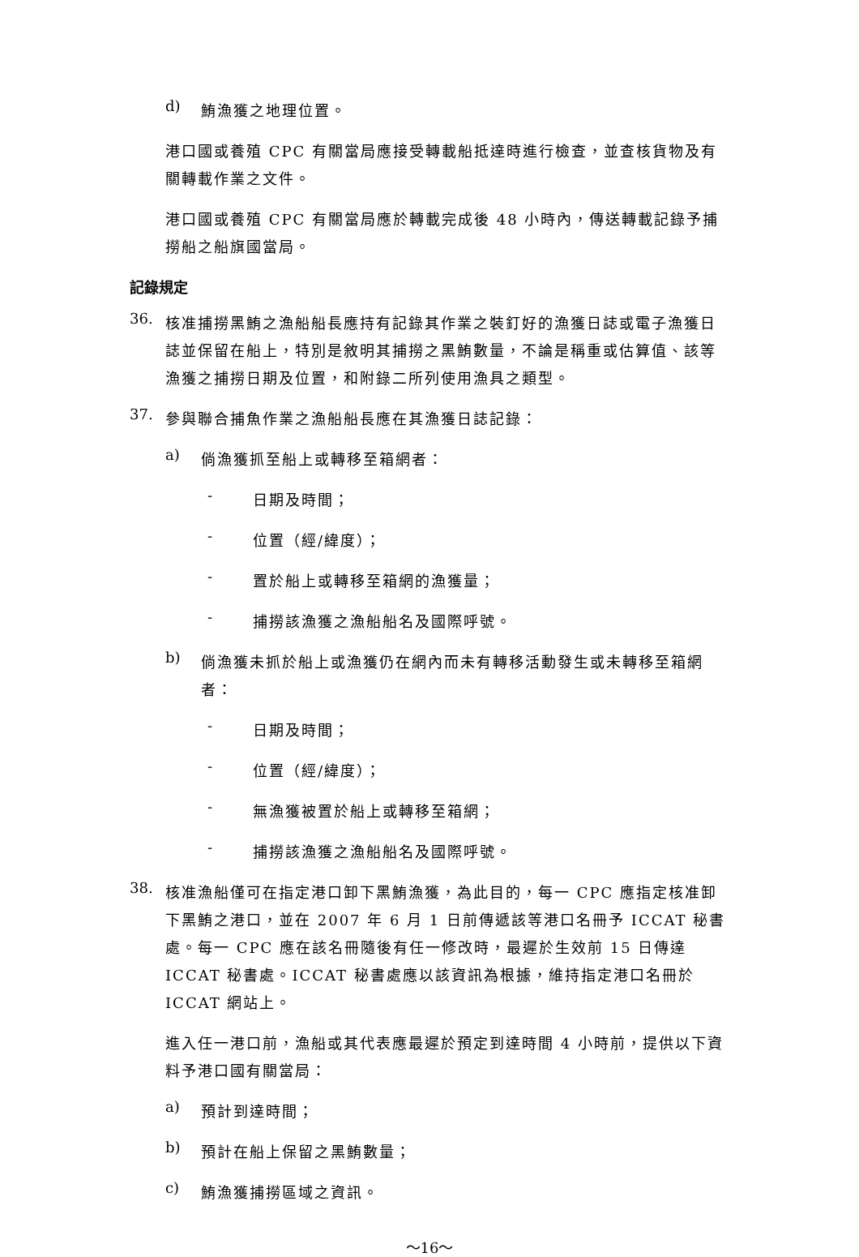d)
鮪漁獲之地理位置。
港口國或養殖 CPC 有關當局應接受轉載船抵達時進行檢查，並查核貨物及有關轉載作業之文件。
港口國或養殖 CPC 有關當局應於轉載完成後 48 小時內，傳送轉載記錄予捕撈船之船旗國當局。
記錄規定
36.
核准捕撈黑鮪之漁船船長應持有記錄其作業之裝釘好的漁獲日誌或電子漁獲日誌並保留在船上，特別是敘明其捕撈之黑鮪數量，不論是稱重或估算值、該等漁獲之捕撈日期及位置，和附錄二所列使用漁具之類型。
37.
參與聯合捕魚作業之漁船船長應在其漁獲日誌記錄：
a)
倘漁獲抓至船上或轉移至箱網者：
-
日期及時間；
-
位置（經/緯度）；
-
置於船上或轉移至箱網的漁獲量；
-
捕撈該漁獲之漁船船名及國際呼號。
b)
倘漁獲未抓於船上或漁獲仍在網內而未有轉移活動發生或未轉移至箱網者：
-
日期及時間；
-
位置（經/緯度）；
-
無漁獲被置於船上或轉移至箱網；
-
捕撈該漁獲之漁船船名及國際呼號。
38.
核准漁船僅可在指定港口卸下黑鮪漁獲，為此目的，每一 CPC 應指定核准卸下黑鮪之港口，並在 2007 年 6 月 1 日前傳遞該等港口名冊予 ICCAT 秘書處。每一 CPC 應在該名冊隨後有任一修改時，最遲於生效前 15 日傳達 ICCAT 秘書處。ICCAT 秘書處應以該資訊為根據，維持指定港口名冊於 ICCAT 網站上。
進入任一港口前，漁船或其代表應最遲於預定到達時間 4 小時前，提供以下資料予港口國有關當局：
a)
預計到達時間；
b)
預計在船上保留之黑鮪數量；
c)
鮪漁獲捕撈區域之資訊。
～16～